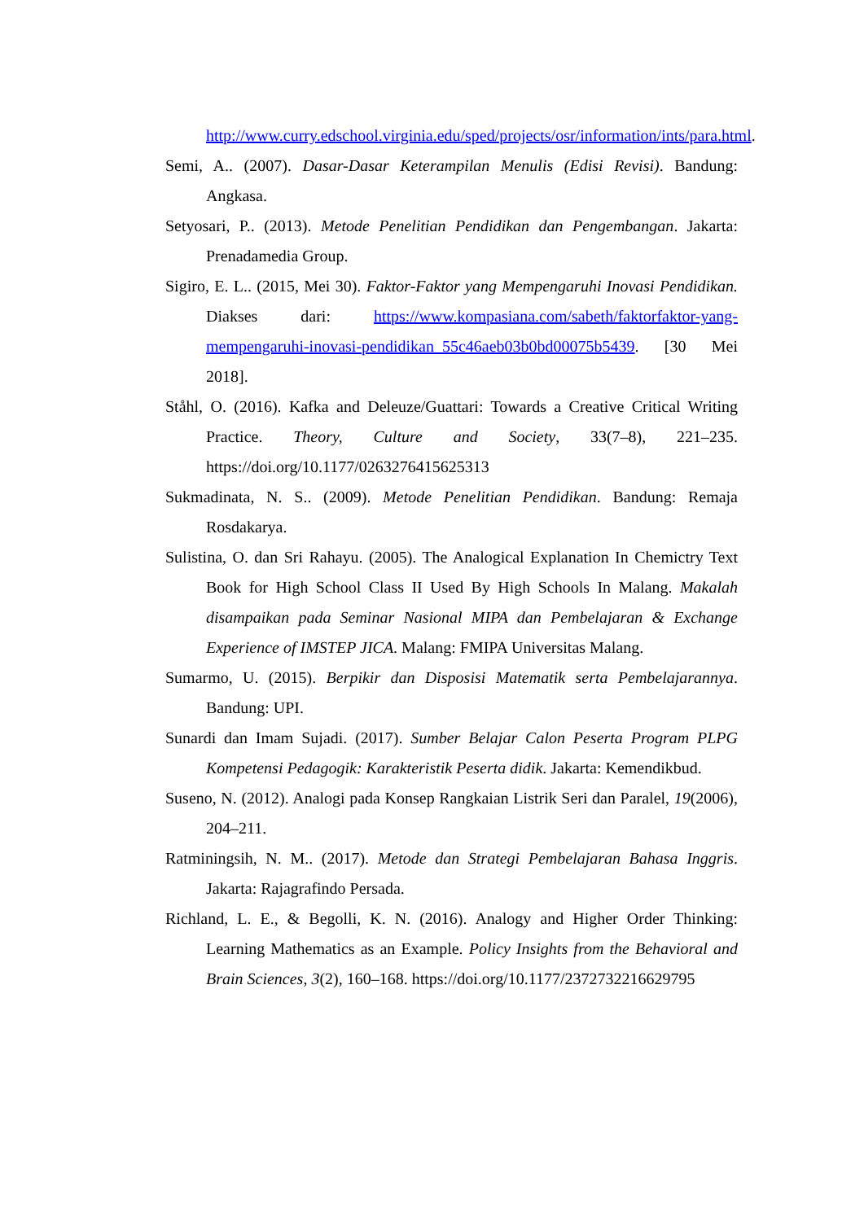http://www.curry.edschool.virginia.edu/sped/projects/osr/information/ints/para.html.
Semi, A.. (2007). Dasar-Dasar Keterampilan Menulis (Edisi Revisi). Bandung: Angkasa.
Setyosari, P.. (2013). Metode Penelitian Pendidikan dan Pengembangan. Jakarta: Prenadamedia Group.
Sigiro, E. L.. (2015, Mei 30). Faktor-Faktor yang Mempengaruhi Inovasi Pendidikan. Diakses dari: https://www.kompasiana.com/sabeth/faktorfaktor-yang-mempengaruhi-inovasi-pendidikan_55c46aeb03b0bd00075b5439. [30 Mei 2018].
Ståhl, O. (2016). Kafka and Deleuze/Guattari: Towards a Creative Critical Writing Practice. Theory, Culture and Society, 33(7–8), 221–235. https://doi.org/10.1177/0263276415625313
Sukmadinata, N. S.. (2009). Metode Penelitian Pendidikan. Bandung: Remaja Rosdakarya.
Sulistina, O. dan Sri Rahayu. (2005). The Analogical Explanation In Chemictry Text Book for High School Class II Used By High Schools In Malang. Makalah disampaikan pada Seminar Nasional MIPA dan Pembelajaran & Exchange Experience of IMSTEP JICA. Malang: FMIPA Universitas Malang.
Sumarmo, U. (2015). Berpikir dan Disposisi Matematik serta Pembelajarannya. Bandung: UPI.
Sunardi dan Imam Sujadi. (2017). Sumber Belajar Calon Peserta Program PLPG Kompetensi Pedagogik: Karakteristik Peserta didik. Jakarta: Kemendikbud.
Suseno, N. (2012). Analogi pada Konsep Rangkaian Listrik Seri dan Paralel, 19(2006), 204–211.
Ratminingsih, N. M.. (2017). Metode dan Strategi Pembelajaran Bahasa Inggris. Jakarta: Rajagrafindo Persada.
Richland, L. E., & Begolli, K. N. (2016). Analogy and Higher Order Thinking: Learning Mathematics as an Example. Policy Insights from the Behavioral and Brain Sciences, 3(2), 160–168. https://doi.org/10.1177/2372732216629795